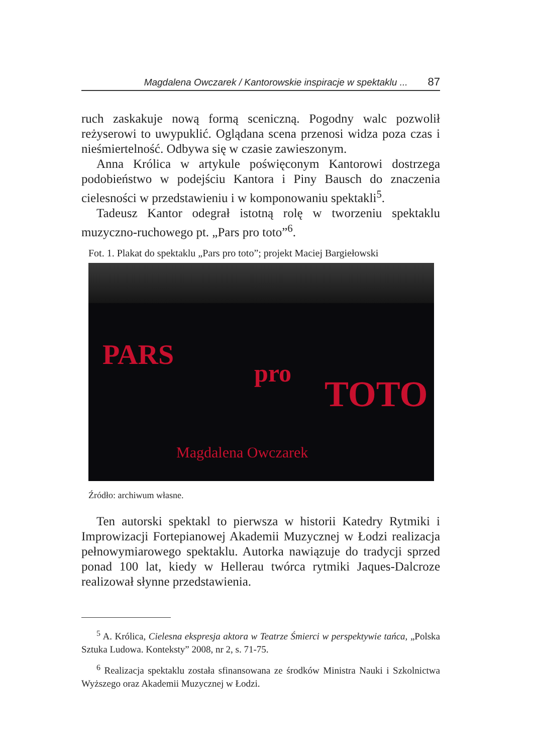Magdalena Owczarek / Kantorowskie inspiracje w spektaklu ... 87
ruch zaskakuje nową formą sceniczną. Pogodny walc pozwolił reżyserowi to uwypuklić. Oglądana scena przenosi widza poza czas i nieśmiertelność. Odbywa się w czasie zawieszonym.
Anna Królica w artykule poświęconym Kantorowi dostrzega podobieństwo w podejściu Kantora i Piny Bausch do znaczenia cielesności w przedstawieniu i w komponowaniu spektakli<sup>5</sup>.
Tadeusz Kantor odegrał istotną rolę w tworzeniu spektaklu muzyczno-ruchowego pt. „Pars pro toto”<sup>6</sup>.
Fot. 1. Plakat do spektaklu „Pars pro toto”; projekt Maciej Bargiełowski
PARS
pro
TOTO
Magdalena Owczarek
Źródło: archiwum własne.
Ten autorski spektakl to pierwsza w historii Katedry Rytmiki i Improwizacji Fortepianowej Akademii Muzycznej w Łodzi realizacja pełnowymiarowego spektaklu. Autorka nawiązuje do tradycji sprzed ponad 100 lat, kiedy w Hellerau twórca rytmiki Jaques-Dalcroze realizował słynne przedstawienia.
<sup>5</sup> A. Królica, Cielesna ekspresja aktora w Teatrze Śmierci w perspektywie tańca, „Polska Sztuka Ludowa. Konteksty” 2008, nr 2, s. 71-75.
<sup>6</sup> Realizacja spektaklu została sfinansowana ze środków Ministra Nauki i Szkolnictwa Wyższego oraz Akademii Muzycznej w Łodzi.